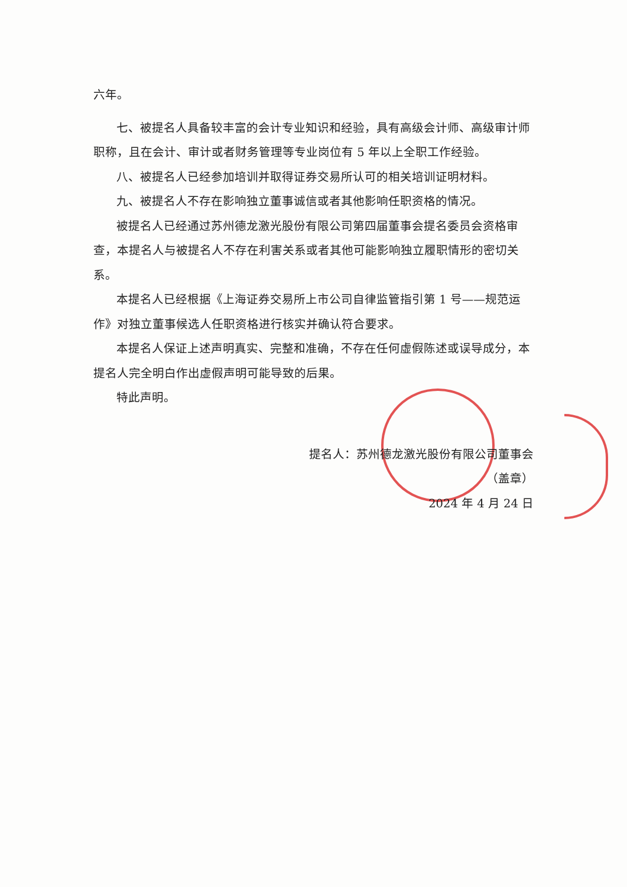六年。
七、被提名人具备较丰富的会计专业知识和经验，具有高级会计师、高级审计师职称，且在会计、审计或者财务管理等专业岗位有 5 年以上全职工作经验。
八、被提名人已经参加培训并取得证券交易所认可的相关培训证明材料。
九、被提名人不存在影响独立董事诚信或者其他影响任职资格的情况。
被提名人已经通过苏州德龙激光股份有限公司第四届董事会提名委员会资格审查，本提名人与被提名人不存在利害关系或者其他可能影响独立履职情形的密切关系。
本提名人已经根据《上海证券交易所上市公司自律监管指引第 1 号——规范运作》对独立董事候选人任职资格进行核实并确认符合要求。
本提名人保证上述声明真实、完整和准确，不存在任何虚假陈述或误导成分，本提名人完全明白作出虚假声明可能导致的后果。
特此声明。
提名人：苏州德龙激光股份有限公司董事会
（盖章）
2024 年 4 月 24 日